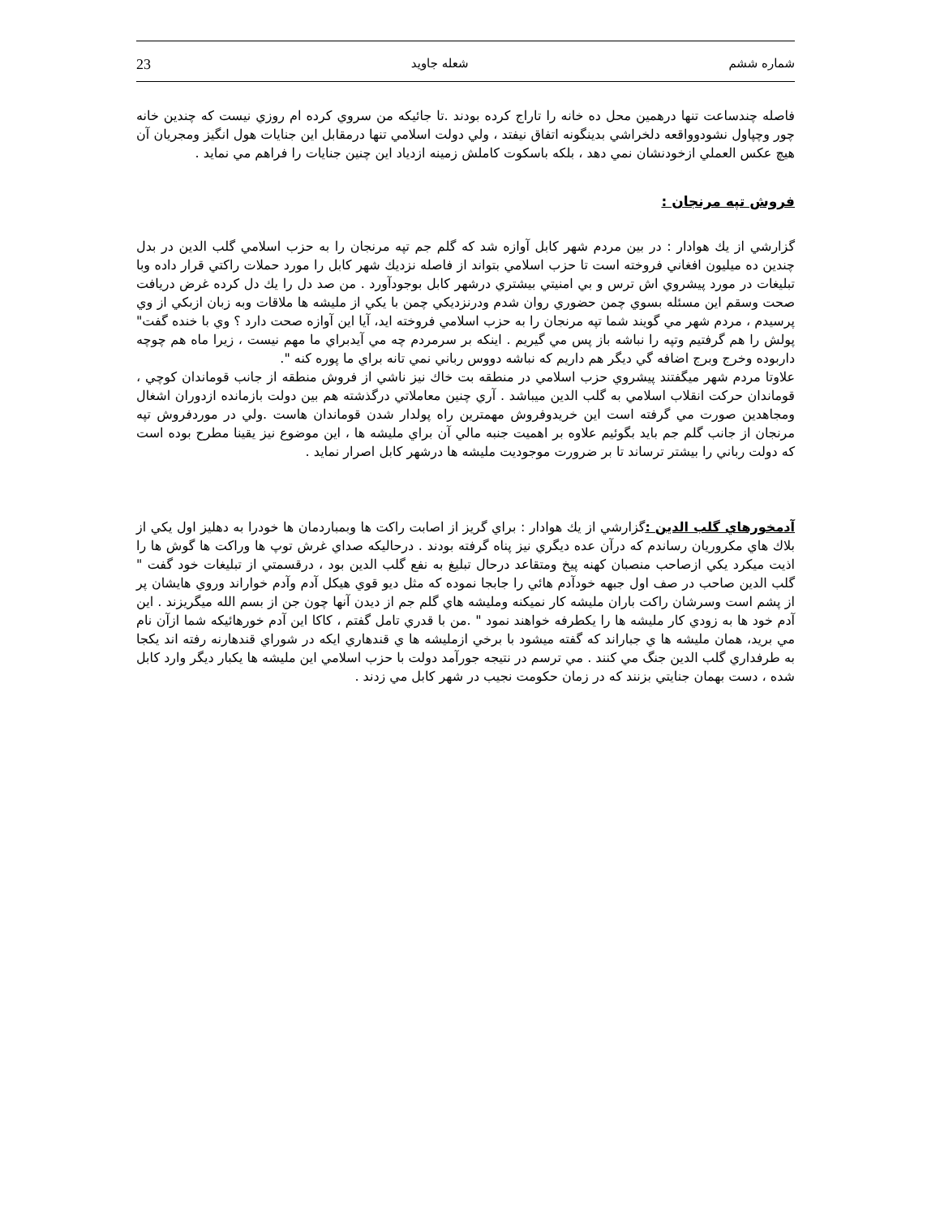23 شعله جاويد شماره ششم
فاصله چندساعت تنها درهمين محل ده خانه را تاراج كرده بودند .تا جائيكه من سروي كرده ام روزي نيست كه چندين خانه چور وچپاول نشودوواقعه دلخراشي بدينگونه اتفاق نيفتد ، ولي دولت اسلامي تنها درمقابل اين جنايات هول انگيز ومجريان آن هيچ عكس العملي ازخودنشان نمي دهد ، بلكه باسكوت كاملش زمينه ازدياد اين چنين جنايات را فراهم مي نمايد .
فروش تپه مرنجان :
گزارشي از يك هوادار : در بين مردم شهر كابل آوازه شد كه گلم جم تپه مرنجان را به حزب اسلامي گلب الدين در بدل چندين ده ميليون افغاني فروخته است تا حزب اسلامي بتواند از فاصله نزديك شهر كابل را مورد حملات راكتي قرار داده وبا تبليغات در مورد پيشروي اش ترس و بي امنيتي بيشتري درشهر كابل بوجودآورد . من صد دل را يك دل كرده غرض دريافت صحت وسقم اين مسئله بسوي چمن حضوري روان شدم ودرنزديكي چمن با يكي از مليشه ها ملاقات وبه زبان ازبكي از وي پرسيدم ، مردم شهر مي گويند شما تپه مرنجان را به حزب اسلامي فروخته ايد، آيا اين آوازه صحت دارد ؟ وي با خنده گفت" پولش را هم گرفتيم وتپه را نباشه باز پس مي گيريم . اينكه بر سرمردم چه مي آيدبراي ما مهم نيست ، زيرا ماه هم چوچه داربوده وخرج وبرج اضافه گي ديگر هم داريم كه نباشه دووس رباني نمي تانه براي ما پوره كنه ".
علاوتا مردم شهر ميگفتند پيشروي حزب اسلامي در منطقه بت خاك نيز ناشي از فروش منطقه از جانب قوماندان كوچي ، قوماندان حركت انقلاب اسلامي به گلب الدين ميباشد . آري چنين معاملاتي درگذشته هم بين دولت بازمانده ازدوران اشغال ومجاهدين صورت مي گرفته است اين خريدوفروش مهمترين راه پولدار شدن قوماندان هاست .ولي در موردفروش تپه مرنجان از جانب گلم جم بايد بگوئيم علاوه بر اهميت جنبه مالي آن براي مليشه ها ، اين موضوع نيز يقينا مطرح بوده است كه دولت رباني را بيشتر ترساند تا بر ضرورت موجوديت مليشه ها درشهر كابل اصرار نمايد .
آدمخورهاي گلب الدين : گزارشي از يك هوادار : براي گريز از اصابت راكت ها وبمباردمان ها خودرا به دهليز اول يكي از بلاك هاي مكروريان رساندم كه درآن عده ديگري نيز پناه گرفته بودند . درحاليكه صداي غرش توپ ها وراكت ها گوش ها را اذيت ميكرد يكي ازصاحب منصبان كهنه پيخ ومتقاعد درحال تبليغ به نفع گلب الدين بود ، درقسمتي از تبليغات خود گفت " گلب الدين صاحب در صف اول جبهه خودآدم هائي را جابجا نموده كه مثل ديو قوي هيكل آدم وآدم خواراند وروي هايشان پر از پشم است وسرشان راكت باران مليشه كار نميكنه ومليشه هاي گلم جم از ديدن آنها چون جن از بسم الله ميگريزند . اين آدم خود ها به زودي كار مليشه ها را يكطرفه خواهند نمود " .من با قدري تامل گفتم ، كاكا اين آدم خورهائيكه شما ازآن نام مي بريد، همان مليشه ها ي جباراند كه گفته ميشود با برخي ازمليشه ها ي قندهاري ايكه در شوراي قندهارنه رفته اند يكجا به طرفداري گلب الدين جنگ مي كنند . مي ترسم در نتيجه جورآمد دولت با حزب اسلامي اين مليشه ها يكبار ديگر وارد كابل شده ، دست بهمان جنايتي بزنند كه در زمان حكومت نجيب در شهر كابل مي زدند .